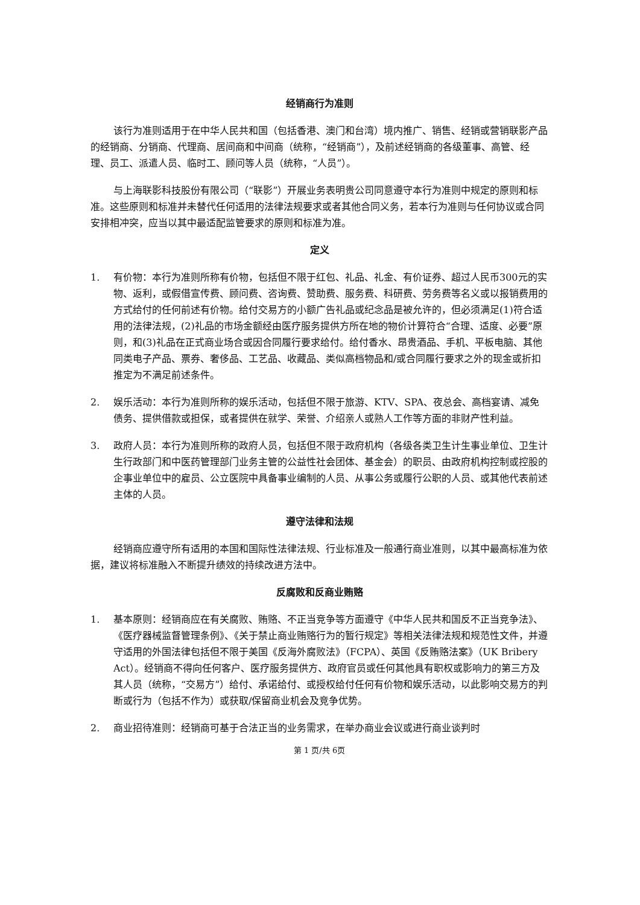经销商行为准则
该行为准则适用于在中华人民共和国（包括香港、澳门和台湾）境内推广、销售、经销或营销联影产品的经销商、分销商、代理商、居间商和中间商（统称，“经销商”），及前述经销商的各级董事、高管、经理、员工、派遣人员、临时工、顾问等人员（统称，“人员”）。
与上海联影科技股份有限公司（“联影”）开展业务表明贵公司同意遵守本行为准则中规定的原则和标准。这些原则和标准并未替代任何适用的法律法规要求或者其他合同义务，若本行为准则与任何协议或合同安排相冲突，应当以其中最适配监管要求的原则和标准为准。
定义
1. 有价物：本行为准则所称有价物，包括但不限于红包、礼品、礼金、有价证券、超过人民币300元的实物、返利，或假借宣传费、顾问费、咨询费、赞助费、服务费、科研费、劳务费等名义或以报销费用的方式给付的任何前述有价物。给付交易方的小额广告礼品或纪念品是被允许的，但必须满足(1)符合适用的法律法规，(2)礼品的市场金额经由医疗服务提供方所在地的物价计算符合“合理、适度、必要”原则，和(3)礼品在正式商业场合或因合同履行要求给付。给付香水、昂贵酒品、手机、平板电脑、其他同类电子产品、票券、奢侈品、工艺品、收藏品、类似高档物品和/或合同履行要求之外的现金或折扣推定为不满足前述条件。
2. 娱乐活动：本行为准则所称的娱乐活动，包括但不限于旅游、KTV、SPA、夜总会、高档宴请、减免债务、提供借款或担保，或者提供在就学、荣誉、介绍亲人或熟人工作等方面的非财产性利益。
3. 政府人员：本行为准则所称的政府人员，包括但不限于政府机构（各级各类卫生计生事业单位、卫生计生行政部门和中医药管理部门业务主管的公益性社会团体、基金会）的职员、由政府机构控制或控股的企事业单位中的雇员、公立医院中具备事业编制的人员、从事公务或履行公职的人员、或其他代表前述主体的人员。
遵守法律和法规
经销商应遵守所有适用的本国和国际性法律法规、行业标准及一般通行商业准则，以其中最高标准为依据，建议将标准融入不断提升绩效的持续改进方法中。
反腐败和反商业贿赂
1. 基本原则：经销商应在有关腐败、贿赂、不正当竞争等方面遵守《中华人民共和国反不正当竞争法》、《医疗器械监督管理条例》、《关于禁止商业贿赂行为的暂行规定》等相关法律法规和规范性文件，并遵守适用的外国法律包括但不限于美国《反海外腐败法》（FCPA）、英国《反贿赂法案》（UK Bribery Act）。经销商不得向任何客户、医疗服务提供方、政府官员或任何其他具有职权或影响力的第三方及其人员（统称，“交易方”）给付、承诺给付、或授权给付任何有价物和娱乐活动，以此影响交易方的判断或行为（包括不作为）或获取/保留商业机会及竞争优势。
2. 商业招待准则：经销商可基于合法正当的业务需求，在举办商业会议或进行商业谈判时
第 1 页/共 6页